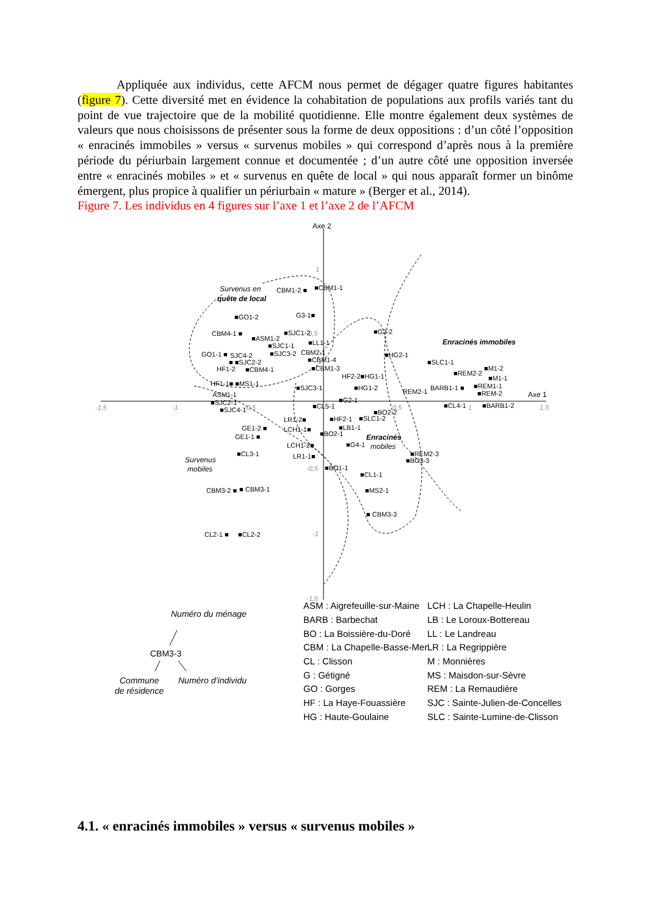Appliquée aux individus, cette AFCM nous permet de dégager quatre figures habitantes (figure 7). Cette diversité met en évidence la cohabitation de populations aux profils variés tant du point de vue trajectoire que de la mobilité quotidienne. Elle montre également deux systèmes de valeurs que nous choisissons de présenter sous la forme de deux oppositions : d’un côté l’opposition « enracinés immobiles » versus « survenus mobiles » qui correspond d’après nous à la première période du périurbain largement connue et documentée ; d’un autre côté une opposition inversée entre « enracinés mobiles » et « survenus en quête de local » qui nous apparaît former un binôme émergent, plus propice à qualifier un périurbain « mature » (Berger et al., 2014).
Figure 7. Les individus en 4 figures sur l’axe 1 et l’axe 2 de l’AFCM
Axe 2
Axe 1
-1,5
-1
-0,5
0,5
1
1,5
1
0,5
-0,5
-1
-1,5
Survenus en
quête de local
Enracinés immobiles
Enracinés
mobiles
Survenus
mobiles
CBM1-2 ■
■CBM1-1
G3-1■
■GO1-2
CBM4-1 ■
■SJC1-2
■ASM1-2
■LL1-1
■SJC1-1
■SJC3-2
CBM2-1
GO1-1 ■
SJC4-2
■ ■SJC2-2
■CBM1-4
HF1-2
■CBM4-1
■CBM1-3
HF1-1■ ■MS1-1
■G2-2
■HG2-1
HF2-2■HG1-1
■SLC1-1
■REM2-2
■M1-2
■M1-1
■SJC3-1
■HG1-2
REM2-1
BARB1-1 ■
■REM1-1
■REM-2
ASM1-1
■SJC2-1
■SJC4-1
■G2-1
■CL5-1
■CL4-1
■BARB1-2
■BO2-2
LR1-2■
■HF2-1
■SLC1-2
■LB1-1
GE1-2 ■
LCH1-1■
■BO2-1
GE1-1 ■
LCH1-2■
■G4-1
■CL3-1
■REM2-3
■BO3-3
LR1-1■
■BO1-1
■CL1-1
CBM3-2 ■
■ CBM3-1
■MS2-1
■ CBM3-3
CL2-1 ■
■CL2-2
Numéro du ménage
CBM3-3
Commune
de résidence
Numéro d’individu
ASM : Aigrefeuille-sur-Maine
BARB : Barbechat
BO : La Boissière-du-Doré
CBM : La Chapelle-Basse-Mer
CL : Clisson
G : Gétigné
GO : Gorges
HF : La Haye-Fouassière
HG : Haute-Goulaine
LCH : La Chapelle-Heulin
LB : Le Loroux-Bottereau
LL : Le Landreau
LR : La Regrippière
M : Monnières
MS : Maisdon-sur-Sèvre
REM : La Remaudière
SJC : Sainte-Julien-de-Concelles
SLC : Sainte-Lumine-de-Clisson
4.1. « enracinés immobiles » versus « survenus mobiles »